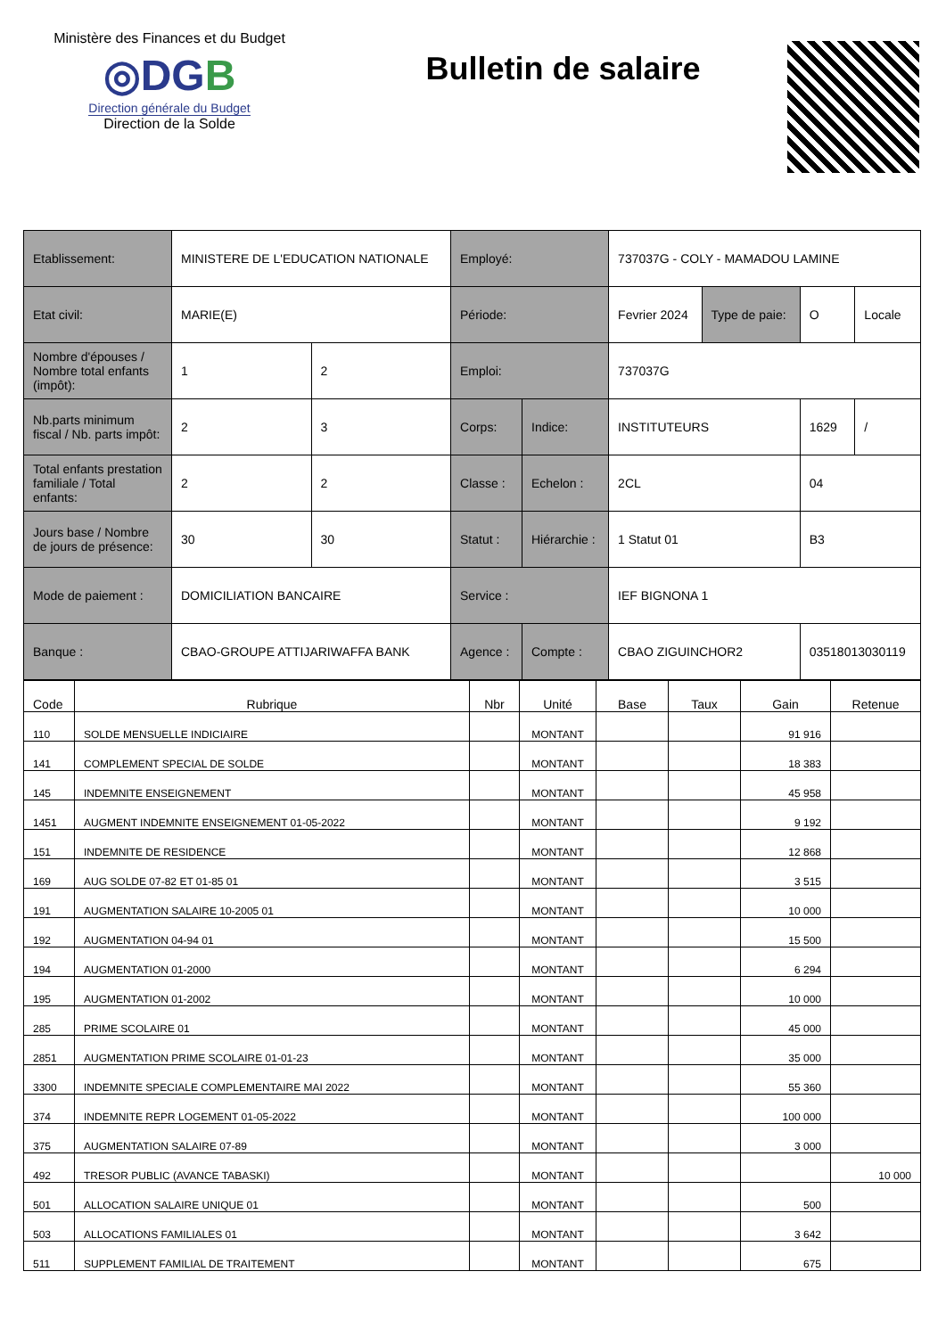Ministère des Finances et du Budget
◎DGB
Direction générale du Budget
Direction de la Solde
Bulletin de salaire
| Etablissement: | MINISTERE DE L'EDUCATION NATIONALE | | Employé: | | 737037G - COLY - MAMADOU LAMINE | | | |
| Etat civil: | MARIE(E) | | Période: | | Fevrier 2024 | Type de paie: | O | Locale |
| Nombre d'épouses / Nombre total enfants (impôt): | 1 | 2 | Emploi: | | 737037G | | | |
| Nb.parts minimum fiscal / Nb. parts impôt: | 2 | 3 | Corps: | Indice: | INSTITUTEURS | | 1629 | / |
| Total enfants prestation familiale / Total enfants: | 2 | 2 | Classe : | Echelon : | 2CL | | 04 | |
| Jours base / Nombre de jours de présence: | 30 | 30 | Statut : | Hiérarchie : | 1 Statut 01 | | B3 | |
| Mode de paiement : | DOMICILIATION BANCAIRE | | Service : | | IEF BIGNONA 1 | | | |
| Banque : | CBAO-GROUPE ATTIJARIWAFFA BANK | | Agence : | Compte : | CBAO ZIGUINCHOR2 | | 03518013030119 | |
| Code | Rubrique | Nbr | Unité | Base | Taux | Gain | Retenue |
| --- | --- | --- | --- | --- | --- | --- | --- |
| 110 | SOLDE MENSUELLE INDICIAIRE | | MONTANT | | | 91 916 | |
| 141 | COMPLEMENT SPECIAL DE SOLDE | | MONTANT | | | 18 383 | |
| 145 | INDEMNITE ENSEIGNEMENT | | MONTANT | | | 45 958 | |
| 1451 | AUGMENT INDEMNITE ENSEIGNEMENT 01-05-2022 | | MONTANT | | | 9 192 | |
| 151 | INDEMNITE DE RESIDENCE | | MONTANT | | | 12 868 | |
| 169 | AUG SOLDE 07-82 ET 01-85 01 | | MONTANT | | | 3 515 | |
| 191 | AUGMENTATION SALAIRE 10-2005 01 | | MONTANT | | | 10 000 | |
| 192 | AUGMENTATION 04-94 01 | | MONTANT | | | 15 500 | |
| 194 | AUGMENTATION 01-2000 | | MONTANT | | | 6 294 | |
| 195 | AUGMENTATION 01-2002 | | MONTANT | | | 10 000 | |
| 285 | PRIME SCOLAIRE 01 | | MONTANT | | | 45 000 | |
| 2851 | AUGMENTATION PRIME SCOLAIRE 01-01-23 | | MONTANT | | | 35 000 | |
| 3300 | INDEMNITE SPECIALE COMPLEMENTAIRE MAI 2022 | | MONTANT | | | 55 360 | |
| 374 | INDEMNITE REPR LOGEMENT 01-05-2022 | | MONTANT | | | 100 000 | |
| 375 | AUGMENTATION SALAIRE 07-89 | | MONTANT | | | 3 000 | |
| 492 | TRESOR PUBLIC (AVANCE TABASKI) | | MONTANT | | | | 10 000 |
| 501 | ALLOCATION SALAIRE UNIQUE 01 | | MONTANT | | | 500 | |
| 503 | ALLOCATIONS FAMILIALES 01 | | MONTANT | | | 3 642 | |
| 511 | SUPPLEMENT FAMILIAL DE TRAITEMENT | | MONTANT | | | 675 | |